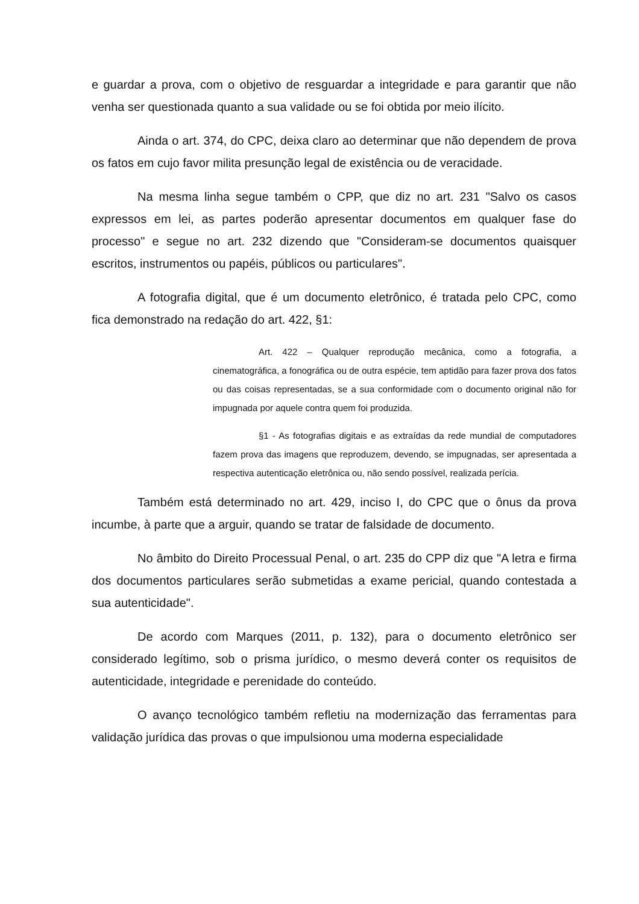e guardar a prova, com o objetivo de resguardar a integridade e para garantir que não venha ser questionada quanto a sua validade ou se foi obtida por meio ilícito.
Ainda o art. 374, do CPC, deixa claro ao determinar que não dependem de prova os fatos em cujo favor milita presunção legal de existência ou de veracidade.
Na mesma linha segue também o CPP, que diz no art. 231 "Salvo os casos expressos em lei, as partes poderão apresentar documentos em qualquer fase do processo" e segue no art. 232 dizendo que "Consideram-se documentos quaisquer escritos, instrumentos ou papéis, públicos ou particulares".
A fotografia digital, que é um documento eletrônico, é tratada pelo CPC, como fica demonstrado na redação do art. 422, §1:
Art. 422 – Qualquer reprodução mecânica, como a fotografia, a cinematográfica, a fonográfica ou de outra espécie, tem aptidão para fazer prova dos fatos ou das coisas representadas, se a sua conformidade com o documento original não for impugnada por aquele contra quem foi produzida.
§1 - As fotografias digitais e as extraídas da rede mundial de computadores fazem prova das imagens que reproduzem, devendo, se impugnadas, ser apresentada a respectiva autenticação eletrônica ou, não sendo possível, realizada perícia.
Também está determinado no art. 429, inciso I, do CPC que o ônus da prova incumbe, à parte que a arguir, quando se tratar de falsidade de documento.
No âmbito do Direito Processual Penal, o art. 235 do CPP diz que "A letra e firma dos documentos particulares serão submetidas a exame pericial, quando contestada a sua autenticidade".
De acordo com Marques (2011, p. 132), para o documento eletrônico ser considerado legítimo, sob o prisma jurídico, o mesmo deverá conter os requisitos de autenticidade, integridade e perenidade do conteúdo.
O avanço tecnológico também refletiu na modernização das ferramentas para validação jurídica das provas o que impulsionou uma moderna especialidade